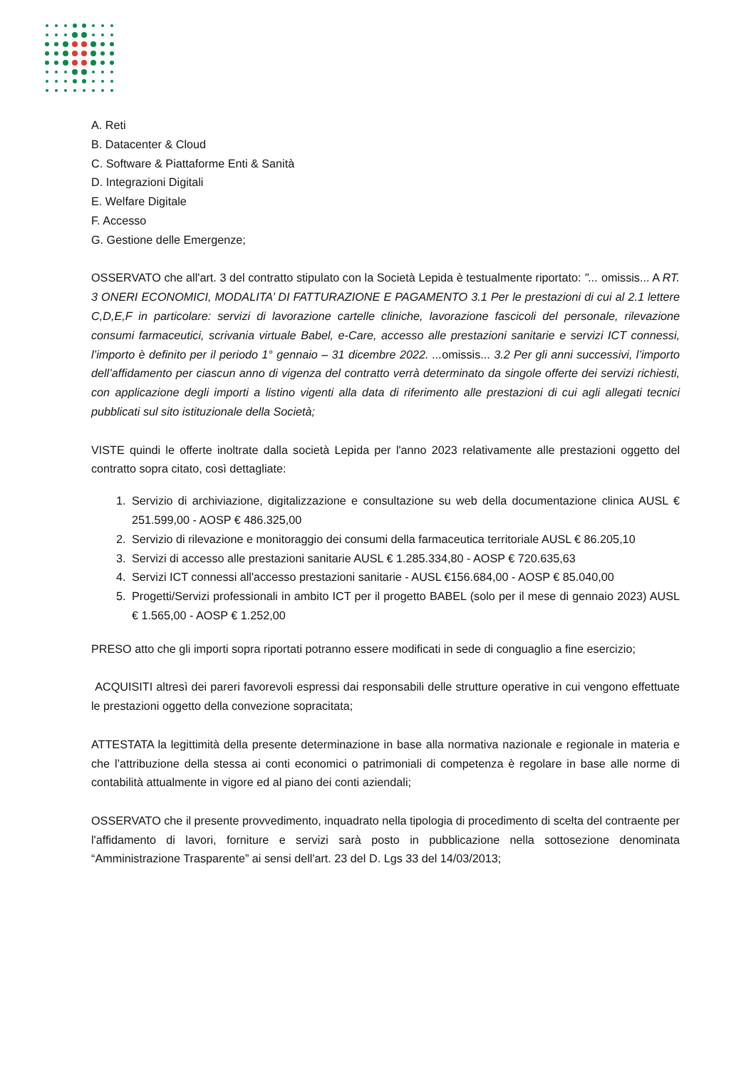A. Reti
B. Datacenter & Cloud
C. Software & Piattaforme Enti & Sanità
D. Integrazioni Digitali
E. Welfare Digitale
F. Accesso
G. Gestione delle Emergenze;
OSSERVATO che all'art. 3 del contratto stipulato con la Società Lepida è testualmente riportato: "... omissis... A RT. 3 ONERI ECONOMICI, MODALITA’ DI FATTURAZIONE E PAGAMENTO 3.1 Per le prestazioni di cui al 2.1 lettere C,D,E,F in particolare: servizi di lavorazione cartelle cliniche, lavorazione fascicoli del personale, rilevazione consumi farmaceutici, scrivania virtuale Babel, e-Care, accesso alle prestazioni sanitarie e servizi ICT connessi, l’importo è definito per il periodo 1° gennaio – 31 dicembre 2022. ... omissis... 3.2 Per gli anni successivi, l’importo dell’affidamento per ciascun anno di vigenza del contratto verrà determinato da singole offerte dei servizi richiesti, con applicazione degli importi a listino vigenti alla data di riferimento alle prestazioni di cui agli allegati tecnici pubblicati sul sito istituzionale della Società;
VISTE quindi le offerte inoltrate dalla società Lepida per l'anno 2023 relativamente alle prestazioni oggetto del contratto sopra citato, così dettagliate:
1. Servizio di archiviazione, digitalizzazione e consultazione su web della documentazione clinica AUSL € 251.599,00 - AOSP € 486.325,00
2. Servizio di rilevazione e monitoraggio dei consumi della farmaceutica territoriale AUSL € 86.205,10
3. Servizi di accesso alle prestazioni sanitarie AUSL € 1.285.334,80 - AOSP € 720.635,63
4. Servizi ICT connessi all'accesso prestazioni sanitarie - AUSL €156.684,00 - AOSP € 85.040,00
5. Progetti/Servizi professionali in ambito ICT per il progetto BABEL (solo per il mese di gennaio 2023) AUSL € 1.565,00 - AOSP € 1.252,00
PRESO atto che gli importi sopra riportati potranno essere modificati in sede di conguaglio a fine esercizio;
ACQUISITI altresì dei pareri favorevoli espressi dai responsabili delle strutture operative in cui vengono effettuate le prestazioni oggetto della convezione sopracitata;
ATTESTATA la legittimità della presente determinazione in base alla normativa nazionale e regionale in materia e che l’attribuzione della stessa ai conti economici o patrimoniali di competenza è regolare in base alle norme di contabilità attualmente in vigore ed al piano dei conti aziendali;
OSSERVATO che il presente provvedimento, inquadrato nella tipologia di procedimento di scelta del contraente per l'affidamento di lavori, forniture e servizi sarà posto in pubblicazione nella sottosezione denominata “Amministrazione Trasparente” ai sensi dell'art. 23 del D. Lgs 33 del 14/03/2013;